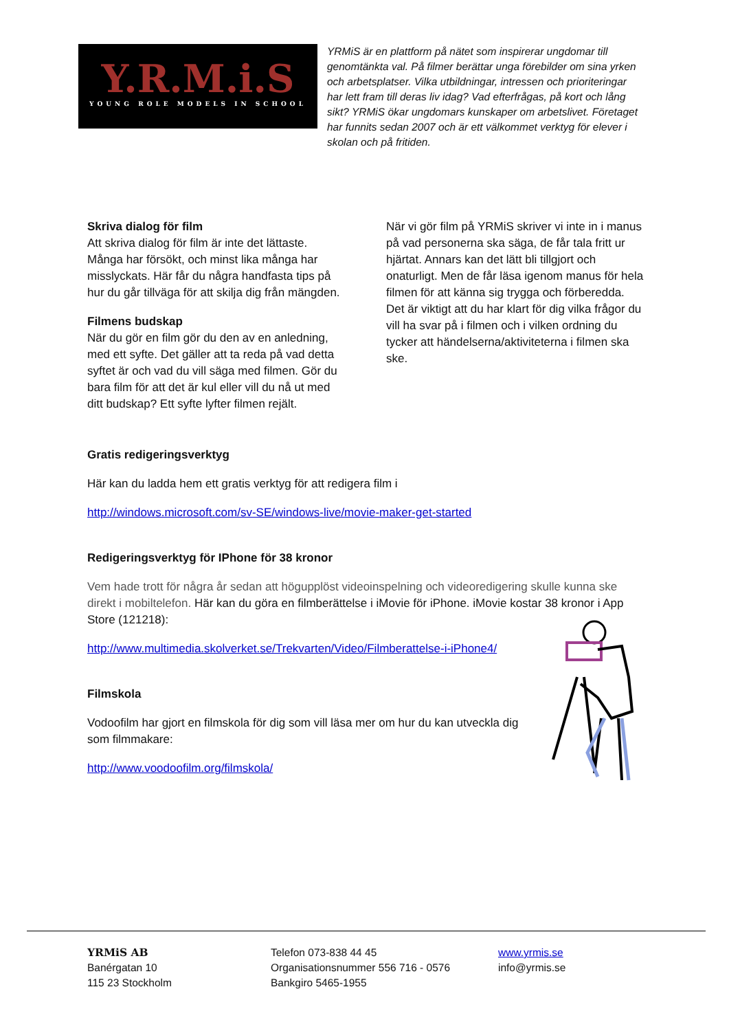Y.R.M.i.S
YOUNG ROLE MODELS IN SCHOOL
YRMiS är en plattform på nätet som inspirerar ungdomar till genomtänkta val. På filmer berättar unga förebilder om sina yrken och arbetsplatser. Vilka utbildningar, intressen och prioriteringar har lett fram till deras liv idag? Vad efterfrågas, på kort och lång sikt? YRMiS ökar ungdomars kunskaper om arbetslivet. Företaget har funnits sedan 2007 och är ett välkommet verktyg för elever i skolan och på fritiden.
Skriva dialog för film
Att skriva dialog för film är inte det lättaste. Många har försökt, och minst lika många har misslyckats. Här får du några handfasta tips på hur du går tillväga för att skilja dig från mängden.
Filmens budskap
När du gör en film gör du den av en anledning, med ett syfte. Det gäller att ta reda på vad detta syftet är och vad du vill säga med filmen. Gör du bara film för att det är kul eller vill du nå ut med ditt budskap? Ett syfte lyfter filmen rejält.
När vi gör film på YRMiS skriver vi inte in i manus på vad personerna ska säga, de får tala fritt ur hjärtat. Annars kan det lätt bli tillgjort och onaturligt. Men de får läsa igenom manus för hela filmen för att känna sig trygga och förberedda. Det är viktigt att du har klart för dig vilka frågor du vill ha svar på i filmen och i vilken ordning du tycker att händelserna/aktiviteterna i filmen ska ske.
Gratis redigeringsverktyg
Här kan du ladda hem ett gratis verktyg för att redigera film i
http://windows.microsoft.com/sv-SE/windows-live/movie-maker-get-started
Redigeringsverktyg för IPhone för 38 kronor
Vem hade trott för några år sedan att högupplöst videoinspelning och videoredigering skulle kunna ske direkt i mobiltelefon. Här kan du göra en filmberättelse i iMovie för iPhone. iMovie kostar 38 kronor i App Store (121218):
http://www.multimedia.skolverket.se/Trekvarten/Video/Filmberattelse-i-iPhone4/
Filmskola
Vodoofilm har gjort en filmskola för dig som vill läsa mer om hur du kan utveckla dig som filmmakare:
http://www.voodoofilm.org/filmskola/
YRMiS AB
Banérgatan 10
115 23 Stockholm
Telefon 073-838 44 45
Organisationsnummer 556 716 - 0576
Bankgiro 5465-1955
www.yrmis.se
info@yrmis.se